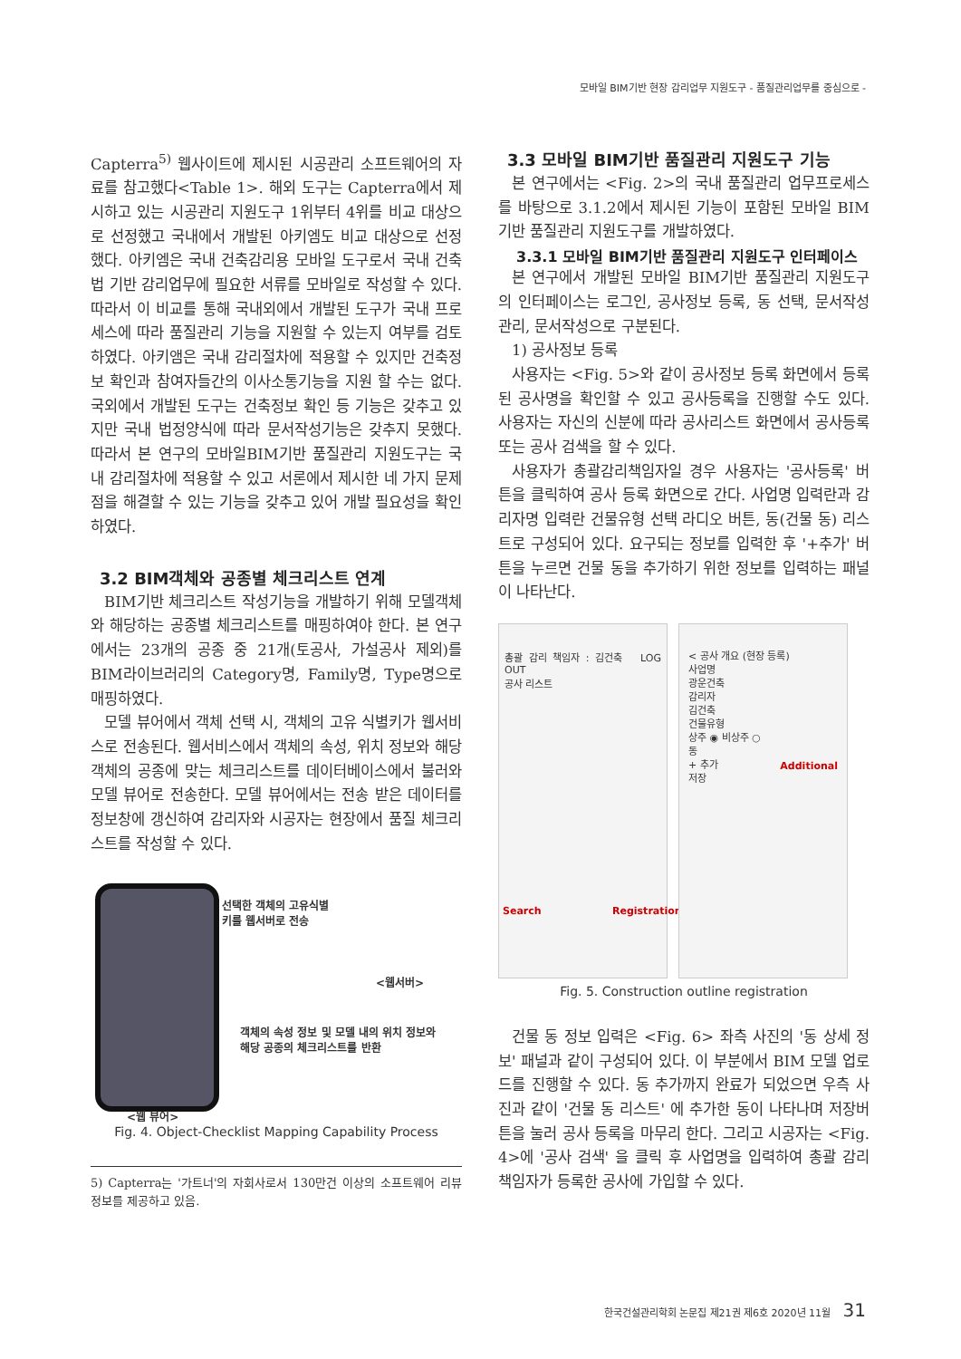모바일 BIM기반 현장 감리업무 지원도구 - 품질관리업무를 중심으로 -
Capterra<sup>5)</sup> 웹사이트에 제시된 시공관리 소프트웨어의 자료를 참고했다<Table 1>. 해외 도구는 Capterra에서 제시하고 있는 시공관리 지원도구 1위부터 4위를 비교 대상으로 선정했고 국내에서 개발된 아키엠도 비교 대상으로 선정했다. 아키엠은 국내 건축감리용 모바일 도구로서 국내 건축법 기반 감리업무에 필요한 서류를 모바일로 작성할 수 있다. 따라서 이 비교를 통해 국내외에서 개발된 도구가 국내 프로세스에 따라 품질관리 기능을 지원할 수 있는지 여부를 검토하였다. 아키앰은 국내 감리절차에 적용할 수 있지만 건축정보 확인과 참여자들간의 이사소통기능을 지원 할 수는 없다. 국외에서 개발된 도구는 건축정보 확인 등 기능은 갖추고 있지만 국내 법정양식에 따라 문서작성기능은 갖추지 못했다. 따라서 본 연구의 모바일BIM기반 품질관리 지원도구는 국내 감리절차에 적용할 수 있고 서론에서 제시한 네 가지 문제점을 해결할 수 있는 기능을 갖추고 있어 개발 필요성을 확인하였다.
3.2 BIM객체와 공종별 체크리스트 연계
BIM기반 체크리스트 작성기능을 개발하기 위해 모델객체와 해당하는 공종별 체크리스트를 매핑하여야 한다. 본 연구에서는 23개의 공종 중 21개(토공사, 가설공사 제외)를 BIM라이브러리의 Category명, Family명, Type명으로 매핑하였다.
모델 뷰어에서 객체 선택 시, 객체의 고유 식별키가 웹서비스로 전송된다. 웹서비스에서 객체의 속성, 위치 정보와 해당 객체의 공종에 맞는 체크리스트를 데이터베이스에서 불러와 모델 뷰어로 전송한다. 모델 뷰어에서는 전송 받은 데이터를 정보창에 갱신하여 감리자와 시공자는 현장에서 품질 체크리스트를 작성할 수 있다.
선택한 객체의 고유식별
키를 웹서버로 전송
<웹서버>
객체의 속성 정보 및 모델 내의 위치 정보와
해당 공종의 체크리스트를 반환
<웹 뷰어>
Fig. 4. Object-Checklist Mapping Capability Process
5) Capterra는 '가트너'의 자회사로서 130만건 이상의 소프트웨어 리뷰 정보를 제공하고 있음.
3.3 모바일 BIM기반 품질관리 지원도구 기능
본 연구에서는 <Fig. 2>의 국내 품질관리 업무프로세스를 바탕으로 3.1.2에서 제시된 기능이 포함된 모바일 BIM기반 품질관리 지원도구를 개발하였다.
3.3.1 모바일 BIM기반 품질관리 지원도구 인터페이스
본 연구에서 개발된 모바일 BIM기반 품질관리 지원도구의 인터페이스는 로그인, 공사정보 등록, 동 선택, 문서작성관리, 문서작성으로 구분된다.
1) 공사정보 등록
사용자는 <Fig. 5>와 같이 공사정보 등록 화면에서 등록된 공사명을 확인할 수 있고 공사등록을 진행할 수도 있다. 사용자는 자신의 신분에 따라 공사리스트 화면에서 공사등록 또는 공사 검색을 할 수 있다.
사용자가 총괄감리책임자일 경우 사용자는 '공사등록' 버튼을 클릭하여 공사 등록 화면으로 간다. 사업명 입력란과 감리자명 입력란 건물유형 선택 라디오 버튼, 동(건물 동) 리스트로 구성되어 있다. 요구되는 정보를 입력한 후 '+추가' 버튼을 누르면 건물 동을 추가하기 위한 정보를 입력하는 패널이 나타난다.
총괄 감리 책임자 : 김건축 LOG OUT
공사 리스트
Search Registration
< 공사 개요 (현장 등록)
사업명
광운건축
감리자
김건축
건물유형
상주 ◉ 비상주 ○
동
+ 추가
저장
Additional
Fig. 5. Construction outline registration
건물 동 정보 입력은 <Fig. 6> 좌측 사진의 '동 상세 정보' 패널과 같이 구성되어 있다. 이 부분에서 BIM 모델 업로드를 진행할 수 있다. 동 추가까지 완료가 되었으면 우측 사진과 같이 '건물 동 리스트' 에 추가한 동이 나타나며 저장버튼을 눌러 공사 등록을 마무리 한다. 그리고 시공자는 <Fig. 4>에 '공사 검색' 을 클릭 후 사업명을 입력하여 총괄 감리책임자가 등록한 공사에 가입할 수 있다.
한국건설관리학회 논문집 제21권 제6호 2020년 11월 31